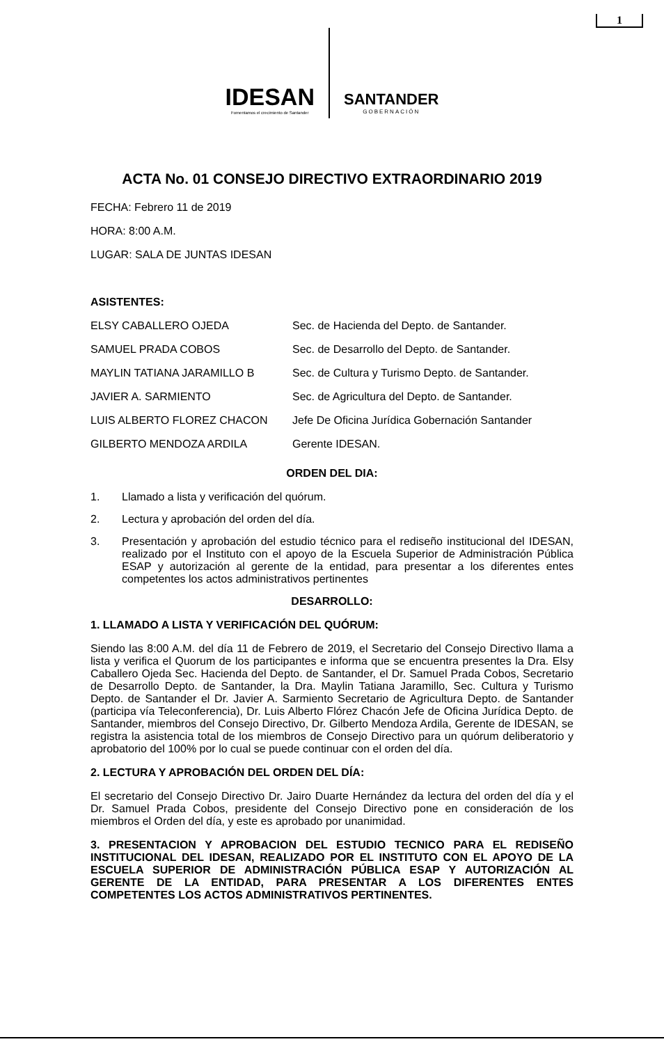1
IDESAN
Fomentamos el crecimiento de Santander
SANTANDER
GOBERNACIÓN
ACTA No. 01 CONSEJO DIRECTIVO EXTRAORDINARIO 2019
FECHA: Febrero 11 de 2019
HORA: 8:00 A.M.
LUGAR: SALA DE JUNTAS IDESAN
ASISTENTES:
| ELSY CABALLERO OJEDA | Sec. de Hacienda del Depto. de Santander. |
| SAMUEL PRADA COBOS | Sec. de Desarrollo del Depto. de Santander. |
| MAYLIN TATIANA JARAMILLO B | Sec. de Cultura y Turismo Depto. de Santander. |
| JAVIER A. SARMIENTO | Sec. de Agricultura del Depto. de Santander. |
| LUIS ALBERTO FLOREZ CHACON | Jefe De Oficina Jurídica Gobernación Santander |
| GILBERTO MENDOZA ARDILA | Gerente IDESAN. |
ORDEN DEL DIA:
1. Llamado a lista y verificación del quórum.
2. Lectura y aprobación del orden del día.
3. Presentación y aprobación del estudio técnico para el rediseño institucional del IDESAN, realizado por el Instituto con el apoyo de la Escuela Superior de Administración Pública ESAP y autorización al gerente de la entidad, para presentar a los diferentes entes competentes los actos administrativos pertinentes
DESARROLLO:
1. LLAMADO A LISTA Y VERIFICACIÓN DEL QUÓRUM:
Siendo las 8:00 A.M. del día 11 de Febrero de 2019, el Secretario del Consejo Directivo llama a lista y verifica el Quorum de los participantes e informa que se encuentra presentes la Dra. Elsy Caballero Ojeda Sec. Hacienda del Depto. de Santander, el Dr. Samuel Prada Cobos, Secretario de Desarrollo Depto. de Santander, la Dra. Maylin Tatiana Jaramillo, Sec. Cultura y Turismo Depto. de Santander el Dr. Javier A. Sarmiento Secretario de Agricultura Depto. de Santander (participa vía Teleconferencia), Dr. Luis Alberto Flórez Chacón Jefe de Oficina Jurídica Depto. de Santander, miembros del Consejo Directivo, Dr. Gilberto Mendoza Ardila, Gerente de IDESAN, se registra la asistencia total de los miembros de Consejo Directivo para un quórum deliberatorio y aprobatorio del 100% por lo cual se puede continuar con el orden del día.
2. LECTURA Y APROBACIÓN DEL ORDEN DEL DÍA:
El secretario del Consejo Directivo Dr. Jairo Duarte Hernández da lectura del orden del día y el Dr. Samuel Prada Cobos, presidente del Consejo Directivo pone en consideración de los miembros el Orden del día, y este es aprobado por unanimidad.
3. PRESENTACION Y APROBACION DEL ESTUDIO TECNICO PARA EL REDISEÑO INSTITUCIONAL DEL IDESAN, REALIZADO POR EL INSTITUTO CON EL APOYO DE LA ESCUELA SUPERIOR DE ADMINISTRACIÓN PÚBLICA ESAP Y AUTORIZACIÓN AL GERENTE DE LA ENTIDAD, PARA PRESENTAR A LOS DIFERENTES ENTES COMPETENTES LOS ACTOS ADMINISTRATIVOS PERTINENTES.